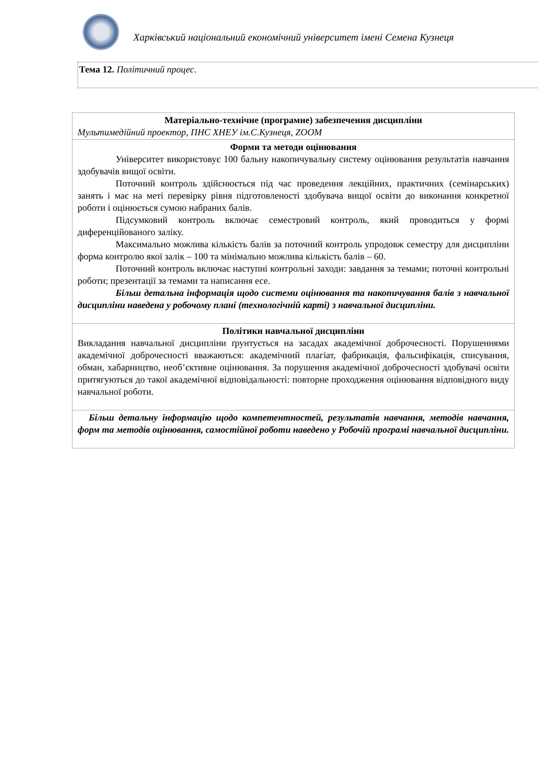Харківський національний економічний університет імені Семена Кузнеця
Тема 12. Політичний процес.
| Матеріально-технічне (програмне) забезпечення дисципліни Мультимедійний проектор, ПНС ХНЕУ ім.С.Кузнеця, ZOOM |
| Форми та методи оцінювання Університет використовує 100 бальну накопичувальну систему оцінювання результатів навчання здобувачів вищої освіти. Поточний контроль здійснюється під час проведення лекційних, практичних (семінарських) занять і має на меті перевірку рівня підготовленості здобувача вищої освіти до виконання конкретної роботи і оцінюється сумою набраних балів. Підсумковий контроль включає семестровий контроль, який проводиться у формі диференційованого заліку. Максимально можлива кількість балів за поточний контроль упродовж семестру для дисципліни форма контролю якої залік – 100 та мінімально можлива кількість балів – 60. Поточний контроль включає наступні контрольні заходи: завдання за темами; поточні контрольні роботи; презентації за темами та написання есе. Більш детальна інформація щодо системи оцінювання та накопичування балів з навчальної дисципліни наведена у робочому плані (технологічній карті) з навчальної дисципліни. |
| Політики навчальної дисципліни Викладання навчальної дисципліни ґрунтується на засадах академічної доброчесності. Порушеннями академічної доброчесності вважаються: академічний плагіат, фабрикація, фальсифікація, списування, обман, хабарництво, необ’єктивне оцінювання. За порушення академічної доброчесності здобувачі освіти притягуються до такої академічної відповідальності: повторне проходження оцінювання відповідного виду навчальної роботи. |
| Більш детальну інформацію щодо компетентностей, результатів навчання, методів навчання, форм та методів оцінювання, самостійної роботи наведено у Робочій програмі навчальної дисципліни. |